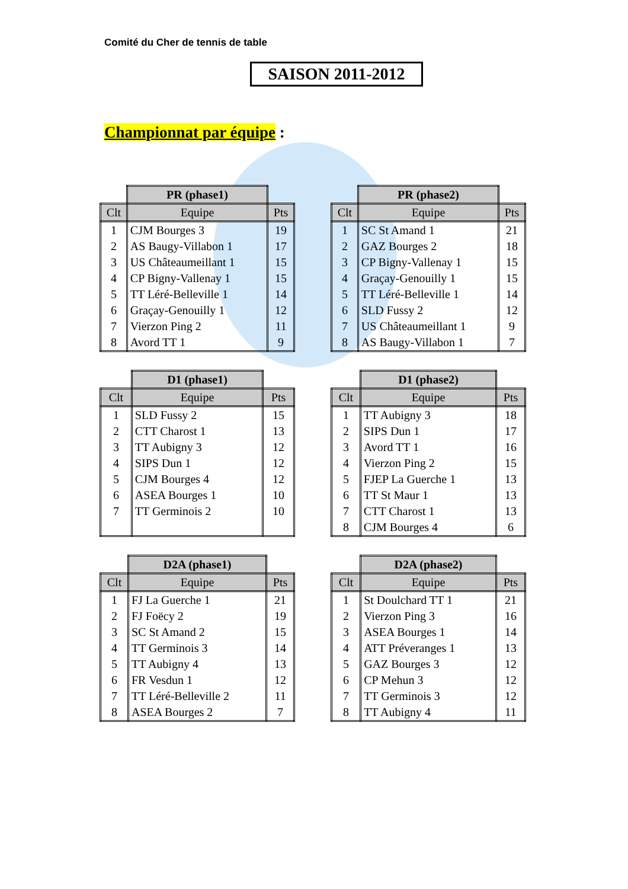Comité du Cher de tennis de table
SAISON 2011-2012
Championnat par équipe :
| | PR (phase1) | |
| Clt | Equipe | Pts |
| 1 | CJM Bourges 3 | 19 |
| 2 | AS Baugy-Villabon 1 | 17 |
| 3 | US Châteaumeillant 1 | 15 |
| 4 | CP Bigny-Vallenay 1 | 15 |
| 5 | TT Léré-Belleville 1 | 14 |
| 6 | Graçay-Genouilly 1 | 12 |
| 7 | Vierzon Ping 2 | 11 |
| 8 | Avord TT 1 | 9 |
| | PR (phase2) | |
| Clt | Equipe | Pts |
| 1 | SC St Amand 1 | 21 |
| 2 | GAZ Bourges 2 | 18 |
| 3 | CP Bigny-Vallenay 1 | 15 |
| 4 | Graçay-Genouilly 1 | 15 |
| 5 | TT Léré-Belleville 1 | 14 |
| 6 | SLD Fussy 2 | 12 |
| 7 | US Châteaumeillant 1 | 9 |
| 8 | AS Baugy-Villabon 1 | 7 |
| | D1 (phase1) | |
| Clt | Equipe | Pts |
| 1 | SLD Fussy 2 | 15 |
| 2 | CTT Charost 1 | 13 |
| 3 | TT Aubigny 3 | 12 |
| 4 | SIPS Dun 1 | 12 |
| 5 | CJM Bourges 4 | 12 |
| 6 | ASEA Bourges 1 | 10 |
| 7 | TT Germinois 2 | 10 |
| | D1 (phase2) | |
| Clt | Equipe | Pts |
| 1 | TT Aubigny 3 | 18 |
| 2 | SIPS Dun 1 | 17 |
| 3 | Avord TT 1 | 16 |
| 4 | Vierzon Ping 2 | 15 |
| 5 | FJEP La Guerche 1 | 13 |
| 6 | TT St Maur 1 | 13 |
| 7 | CTT Charost 1 | 13 |
| 8 | CJM Bourges 4 | 6 |
| | D2A (phase1) | |
| Clt | Equipe | Pts |
| 1 | FJ La Guerche 1 | 21 |
| 2 | FJ Foëcy 2 | 19 |
| 3 | SC St Amand 2 | 15 |
| 4 | TT Germinois 3 | 14 |
| 5 | TT Aubigny 4 | 13 |
| 6 | FR Vesdun 1 | 12 |
| 7 | TT Léré-Belleville 2 | 11 |
| 8 | ASEA Bourges 2 | 7 |
| | D2A (phase2) | |
| Clt | Equipe | Pts |
| 1 | St Doulchard TT 1 | 21 |
| 2 | Vierzon Ping 3 | 16 |
| 3 | ASEA Bourges 1 | 14 |
| 4 | ATT Préveranges 1 | 13 |
| 5 | GAZ Bourges 3 | 12 |
| 6 | CP Mehun 3 | 12 |
| 7 | TT Germinois 3 | 12 |
| 8 | TT Aubigny 4 | 11 |